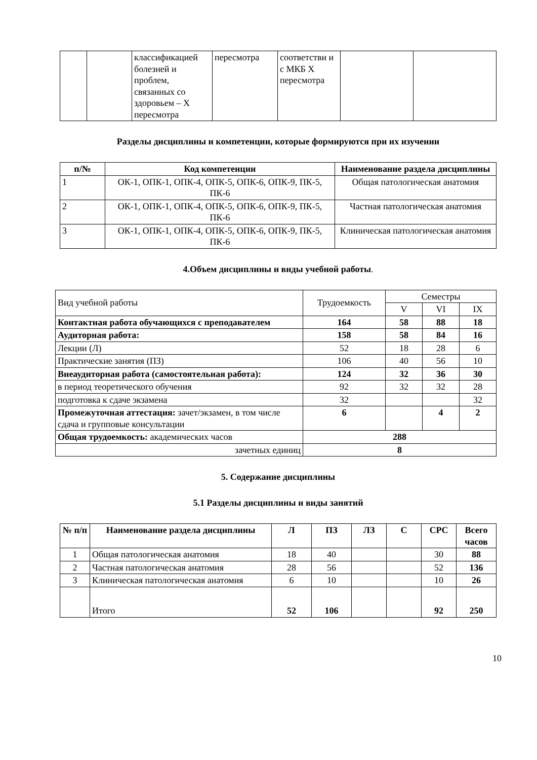| | | классификацией болезней и проблем, связанных со здоровьем – X пересмотра | пересмотра | соответстви и с МКБ X пересмотра | | |
Разделы дисциплины и компетенции, которые формируются при их изучении
| п/№ | Код компетенции | Наименование раздела дисциплины |
| --- | --- | --- |
| 1 | ОК-1, ОПК-1, ОПК-4, ОПК-5, ОПК-6, ОПК-9, ПК-5, ПК-6 | Общая патологическая анатомия |
| 2 | ОК-1, ОПК-1, ОПК-4, ОПК-5, ОПК-6, ОПК-9, ПК-5, ПК-6 | Частная патологическая анатомия |
| 3 | ОК-1, ОПК-1, ОПК-4, ОПК-5, ОПК-6, ОПК-9, ПК-5, ПК-6 | Клиническая патологическая анатомия |
4.Объем дисциплины и виды учебной работы.
| Вид учебной работы | Трудоемкость | Семестры | | |
| | | V | VI | IX |
| Контактная работа обучающихся с преподавателем | 164 | 58 | 88 | 18 |
| Аудиторная работа: | 158 | 58 | 84 | 16 |
| Лекции (Л) | 52 | 18 | 28 | 6 |
| Практические занятия (ПЗ) | 106 | 40 | 56 | 10 |
| Внеаудиторная работа (самостоятельная работа): | 124 | 32 | 36 | 30 |
| в период теоретического обучения | 92 | 32 | 32 | 28 |
| подготовка к сдаче экзамена | 32 | | | 32 |
| Промежуточная аттестация: зачет/экзамен, в том числе сдача и групповые консультации | 6 | | 4 | 2 |
| Общая трудоемкость: академических часов | 288 | | | |
| зачетных единиц | 8 | | | |
5. Содержание дисциплины
5.1 Разделы дисциплины и виды занятий
| № п/п | Наименование раздела дисциплины | Л | ПЗ | ЛЗ | С | СРС | Всего часов |
| --- | --- | --- | --- | --- | --- | --- | --- |
| 1 | Общая патологическая анатомия | 18 | 40 | | | 30 | 88 |
| 2 | Частная патологическая анатомия | 28 | 56 | | | 52 | 136 |
| 3 | Клиническая патологическая анатомия | 6 | 10 | | | 10 | 26 |
| | Итого | 52 | 106 | | | 92 | 250 |
10